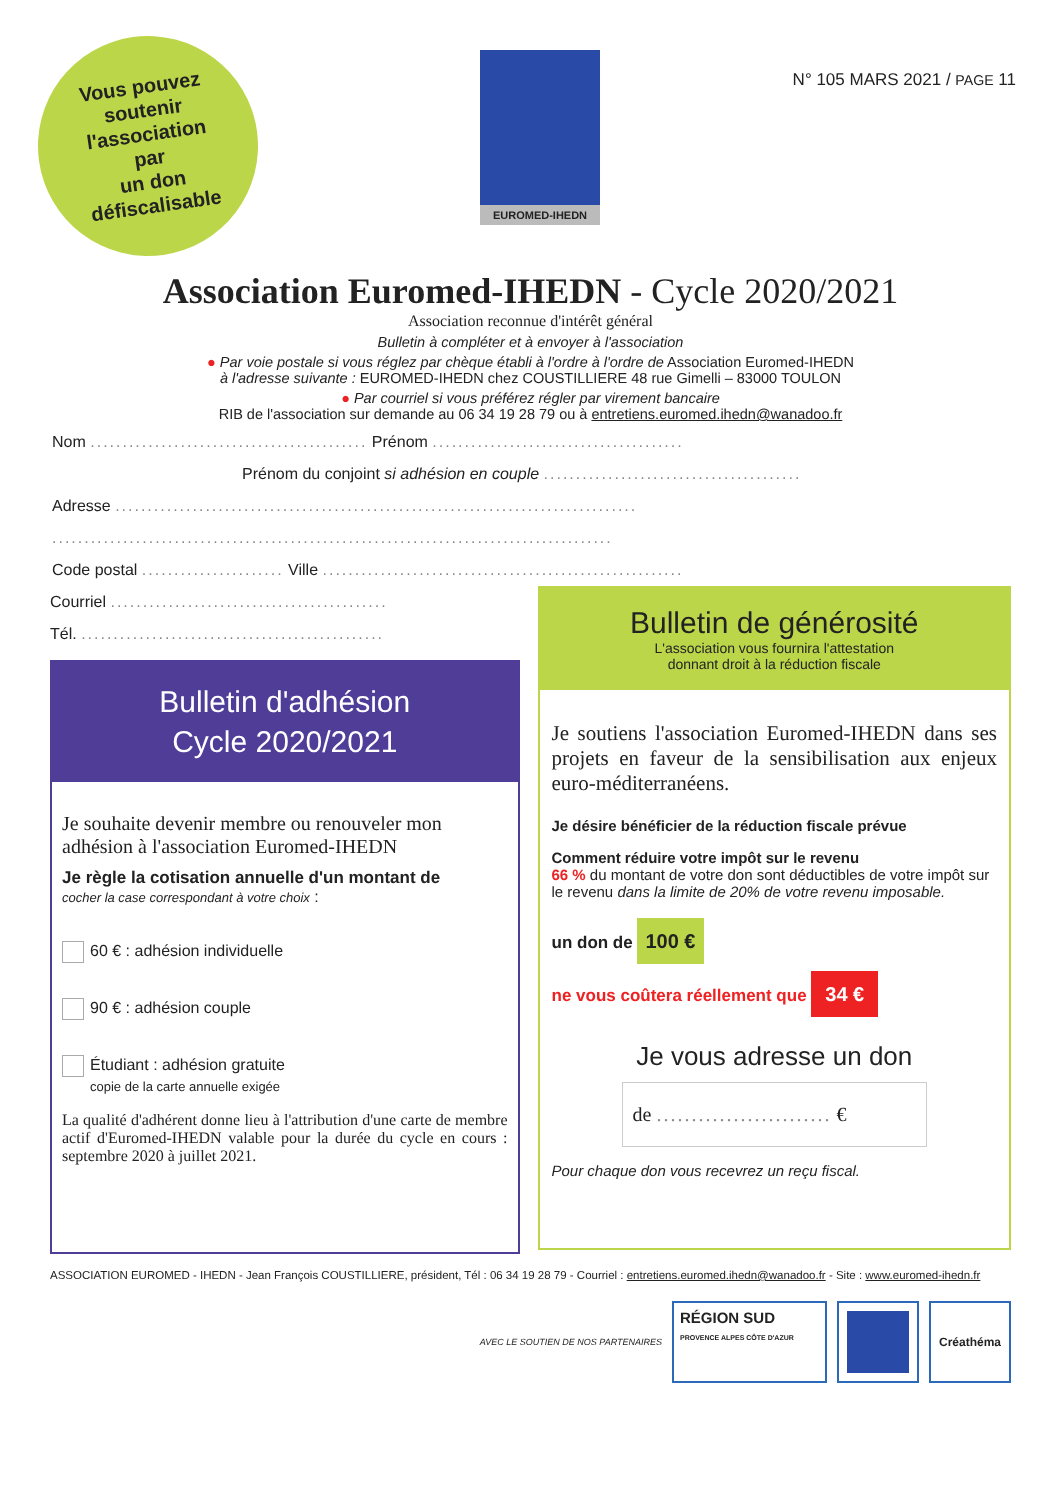Vous pouvez
soutenir
l'association
par
un don
défiscalisable
EUROMED-IHEDN
N° 105 MARS 2021 / PAGE 11
Association Euromed-IHEDN - Cycle 2020/2021
Association reconnue d'intérêt général
Bulletin à compléter et à envoyer à l'association
● Par voie postale si vous réglez par chèque établi à l'ordre à l'ordre de Association Euromed-IHEDN
à l'adresse suivante : EUROMED-IHEDN chez COUSTILLIERE 48 rue Gimelli – 83000 TOULON
● Par courriel si vous préférez régler par virement bancaire
RIB de l'association sur demande au 06 34 19 28 79 ou à entretiens.euromed.ihedn@wanadoo.fr
Nom ........................................... Prénom .......................................
Prénom du conjoint si adhésion en couple ........................................
Adresse .................................................................................
.......................................................................................
Code postal ...................... Ville ........................................................
Courriel ...........................................
Tél. ...............................................
Bulletin d'adhésion
Cycle 2020/2021
Je souhaite devenir membre ou renouveler mon adhésion à l'association Euromed-IHEDN
Je règle la cotisation annuelle d'un montant de
cocher la case correspondant à votre choix :
60 € : adhésion individuelle
90 € : adhésion couple
Étudiant : adhésion gratuite
copie de la carte annuelle exigée
La qualité d'adhérent donne lieu à l'attribution d'une carte de membre actif d'Euromed-IHEDN valable pour la durée du cycle en cours : septembre 2020 à juillet 2021.
Bulletin de générosité
L'association vous fournira l'attestation
donnant droit à la réduction fiscale
Je soutiens l'association Euromed-IHEDN dans ses projets en faveur de la sensibilisation aux enjeux euro-méditerranéens.
Je désire bénéficier de la réduction fiscale prévue
Comment réduire votre impôt sur le revenu
66 % du montant de votre don sont déductibles de votre impôt sur le revenu dans la limite de 20% de votre revenu imposable.
un don de 100 €
ne vous coûtera réellement que 34 €
Je vous adresse un don
de ......................... €
Pour chaque don vous recevrez un reçu fiscal.
ASSOCIATION EUROMED - IHEDN - Jean François COUSTILLIERE, président, Tél : 06 34 19 28 79 - Courriel : entretiens.euromed.ihedn@wanadoo.fr - Site : www.euromed-ihedn.fr
AVEC LE SOUTIEN DE NOS PARTENAIRES
RÉGION SUD
PROVENCE ALPES CÔTE D'AZUR
Créathéma